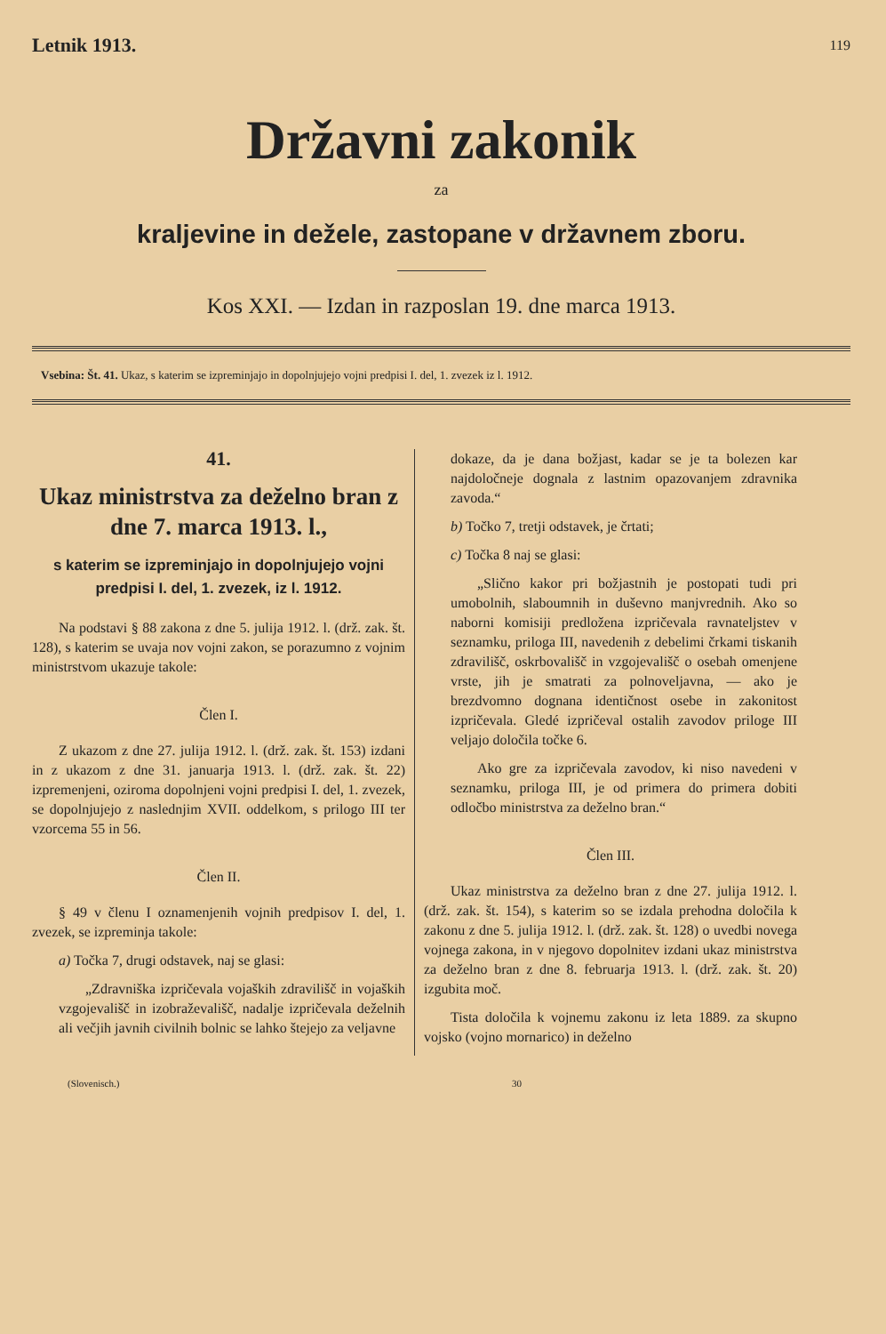Letnik 1913. 119
Državni zakonik
za
kraljevine in dežele, zastopane v državnem zboru.
Kos XXI. — Izdan in razposlan 19. dne marca 1913.
Vsebina: Št. 41. Ukaz, s katerim se izpreminjajo in dopolnjujejo vojni predpisi I. del, 1. zvezek iz l. 1912.
41.
Ukaz ministrstva za deželno bran z dne 7. marca 1913. l.,
s katerim se izpreminjajo in dopolnjujejo vojni predpisi I. del, 1. zvezek, iz l. 1912.
Na podstavi § 88 zakona z dne 5. julija 1912. l. (drž. zak. št. 128), s katerim se uvaja nov vojni zakon, se porazumno z vojnim ministrstvom ukazuje takole:
Člen I.
Z ukazom z dne 27. julija 1912. l. (drž. zak. št. 153) izdani in z ukazom z dne 31. januarja 1913. l. (drž. zak. št. 22) izpremenjeni, oziroma dopolnjeni vojni predpisi I. del, 1. zvezek, se dopolnjujejo z naslednjim XVII. oddelkom, s prilogo III ter vzorcema 55 in 56.
Člen II.
§ 49 v členu I oznamenjenih vojnih predpisov I. del, 1. zvezek, se izpreminja takole:
a) Točka 7, drugi odstavek, naj se glasi:
„Zdravniška izpričevala vojaških zdravilišč in vojaških vzgojevališč in izobraževališč, nadalje izpričevala deželnih ali večjih javnih civilnih bolnic se lahko štejejo za veljavne
dokaze, da je dana božjast, kadar se je ta bolezen kar najdoločneje dognala z lastnim opazovanjem zdravnika zavoda.“
b) Točko 7, tretji odstavek, je črtati;
c) Točka 8 naj se glasi:
„Slično kakor pri božjastnih je postopati tudi pri umobolnih, slaboumnih in duševno manjvrednih. Ako so naborni komisiji predložena izpričevala ravnateljstev v seznamku, priloga III, navedenih z debelimi črkami tiskanih zdravilišč, oskrbovališč in vzgojevališč o osebah omenjene vrste, jih je smatrati za polnoveljavna, — ako je brezdvomno dognana identičnost osebe in zakonitost izpričevala. Gledé izpričeval ostalih zavodov priloge III veljajo določila točke 6.
Ako gre za izpričevala zavodov, ki niso navedeni v seznamku, priloga III, je od primera do primera dobiti odločbo ministrstva za deželno bran.“
Člen III.
Ukaz ministrstva za deželno bran z dne 27. julija 1912. l. (drž. zak. št. 154), s katerim so se izdala prehodna določila k zakonu z dne 5. julija 1912. l. (drž. zak. št. 128) o uvedbi novega vojnega zakona, in v njegovo dopolnitev izdani ukaz ministrstva za deželno bran z dne 8. februarja 1913. l. (drž. zak. št. 20) izgubita moč.
Tista določila k vojnemu zakonu iz leta 1889. za skupno vojsko (vojno mornarico) in deželno
(Slovenisch.) 30